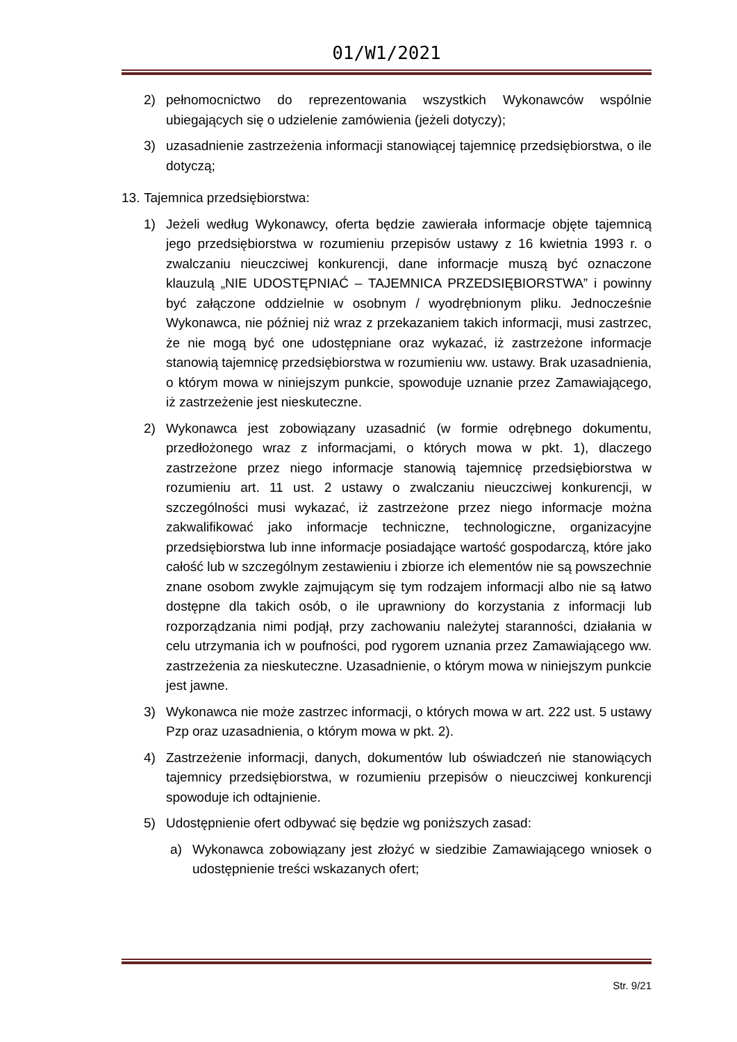01/W1/2021
2) pełnomocnictwo do reprezentowania wszystkich Wykonawców wspólnie ubiegających się o udzielenie zamówienia (jeżeli dotyczy);
3) uzasadnienie zastrzeżenia informacji stanowiącej tajemnicę przedsiębiorstwa, o ile dotyczą;
13. Tajemnica przedsiębiorstwa:
1) Jeżeli według Wykonawcy, oferta będzie zawierała informacje objęte tajemnicą jego przedsiębiorstwa w rozumieniu przepisów ustawy z 16 kwietnia 1993 r. o zwalczaniu nieuczciwej konkurencji, dane informacje muszą być oznaczone klauzulą „NIE UDOSTĘPNIAĆ – TAJEMNICA PRZEDSIĘBIORSTWA” i powinny być załączone oddzielnie w osobnym / wyodrębnionym pliku. Jednocześnie Wykonawca, nie później niż wraz z przekazaniem takich informacji, musi zastrzec, że nie mogą być one udostępniane oraz wykazać, iż zastrzeżone informacje stanowią tajemnicę przedsiębiorstwa w rozumieniu ww. ustawy. Brak uzasadnienia, o którym mowa w niniejszym punkcie, spowoduje uznanie przez Zamawiającego, iż zastrzeżenie jest nieskuteczne.
2) Wykonawca jest zobowiązany uzasadnić (w formie odrębnego dokumentu, przedłożonego wraz z informacjami, o których mowa w pkt. 1), dlaczego zastrzeżone przez niego informacje stanowią tajemnicę przedsiębiorstwa w rozumieniu art. 11 ust. 2 ustawy o zwalczaniu nieuczciwej konkurencji, w szczególności musi wykazać, iż zastrzeżone przez niego informacje można zakwalifikować jako informacje techniczne, technologiczne, organizacyjne przedsiębiorstwa lub inne informacje posiadające wartość gospodarczą, które jako całość lub w szczególnym zestawieniu i zbiorze ich elementów nie są powszechnie znane osobom zwykle zajmującym się tym rodzajem informacji albo nie są łatwo dostępne dla takich osób, o ile uprawniony do korzystania z informacji lub rozporządzania nimi podjął, przy zachowaniu należytej staranności, działania w celu utrzymania ich w poufności, pod rygorem uznania przez Zamawiającego ww. zastrzeżenia za nieskuteczne. Uzasadnienie, o którym mowa w niniejszym punkcie jest jawne.
3) Wykonawca nie może zastrzec informacji, o których mowa w art. 222 ust. 5 ustawy Pzp oraz uzasadnienia, o którym mowa w pkt. 2).
4) Zastrzeżenie informacji, danych, dokumentów lub oświadczeń nie stanowiących tajemnicy przedsiębiorstwa, w rozumieniu przepisów o nieuczciwej konkurencji spowoduje ich odtajnienie.
5) Udostępnienie ofert odbywać się będzie wg poniższych zasad:
a) Wykonawca zobowiązany jest złożyć w siedzibie Zamawiającego wniosek o udostępnienie treści wskazanych ofert;
Str. 9/21